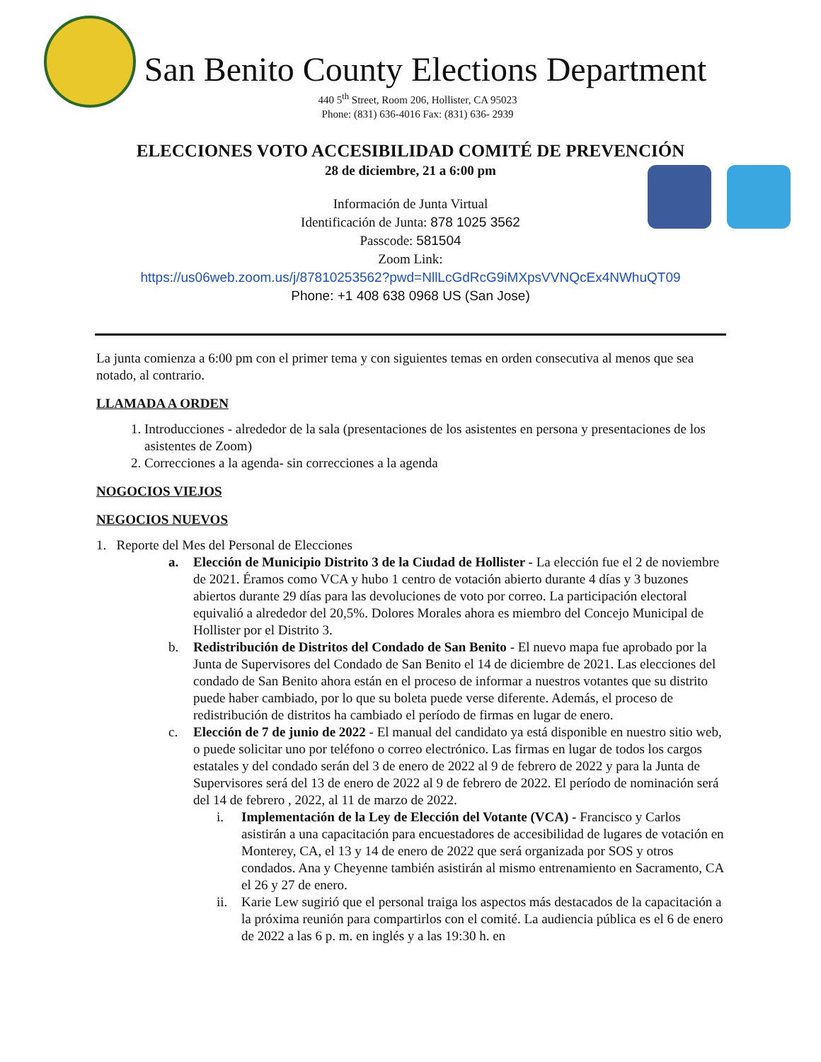San Benito County Elections Department
440 5<sup>th</sup> Street, Room 206, Hollister, CA 95023
Phone: (831) 636-4016 Fax: (831) 636- 2939
ELECCIONES VOTO ACCESIBILIDAD COMITÉ DE PREVENCIÓN
28 de diciembre, 21 a 6:00 pm
Información de Junta Virtual
Identificación de Junta: 878 1025 3562
Passcode: 581504
Zoom Link:
https://us06web.zoom.us/j/87810253562?pwd=NllLcGdRcG9iMXpsVVNQcEx4NWhuQT09
Phone: +1 408 638 0968 US (San Jose)
La junta comienza a 6:00 pm con el primer tema y con siguientes temas en orden consecutiva al menos que sea notado, al contrario.
LLAMADA A ORDEN
1. Introducciones - alrededor de la sala (presentaciones de los asistentes en persona y presentaciones de los asistentes de Zoom)
2. Correcciones a la agenda- sin correcciones a la agenda
NOGOCIOS VIEJOS
NEGOCIOS NUEVOS
1. Reporte del Mes del Personal de Elecciones
a. Elección de Municipio Distrito 3 de la Ciudad de Hollister - La elección fue el 2 de noviembre de 2021. Éramos como VCA y hubo 1 centro de votación abierto durante 4 días y 3 buzones abiertos durante 29 días para las devoluciones de voto por correo. La participación electoral equivalió a alrededor del 20,5%. Dolores Morales ahora es miembro del Concejo Municipal de Hollister por el Distrito 3.
b. Redistribución de Distritos del Condado de San Benito - El nuevo mapa fue aprobado por la Junta de Supervisores del Condado de San Benito el 14 de diciembre de 2021. Las elecciones del condado de San Benito ahora están en el proceso de informar a nuestros votantes que su distrito puede haber cambiado, por lo que su boleta puede verse diferente. Además, el proceso de redistribución de distritos ha cambiado el período de firmas en lugar de enero.
c. Elección de 7 de junio de 2022 - El manual del candidato ya está disponible en nuestro sitio web, o puede solicitar uno por teléfono o correo electrónico. Las firmas en lugar de todos los cargos estatales y del condado serán del 3 de enero de 2022 al 9 de febrero de 2022 y para la Junta de Supervisores será del 13 de enero de 2022 al 9 de febrero de 2022. El período de nominación será del 14 de febrero , 2022, al 11 de marzo de 2022.
i. Implementación de la Ley de Elección del Votante (VCA) - Francisco y Carlos asistirán a una capacitación para encuestadores de accesibilidad de lugares de votación en Monterey, CA, el 13 y 14 de enero de 2022 que será organizada por SOS y otros condados. Ana y Cheyenne también asistirán al mismo entrenamiento en Sacramento, CA el 26 y 27 de enero.
ii. Karie Lew sugirió que el personal traiga los aspectos más destacados de la capacitación a la próxima reunión para compartirlos con el comité. La audiencia pública es el 6 de enero de 2022 a las 6 p. m. en inglés y a las 19:30 h. en